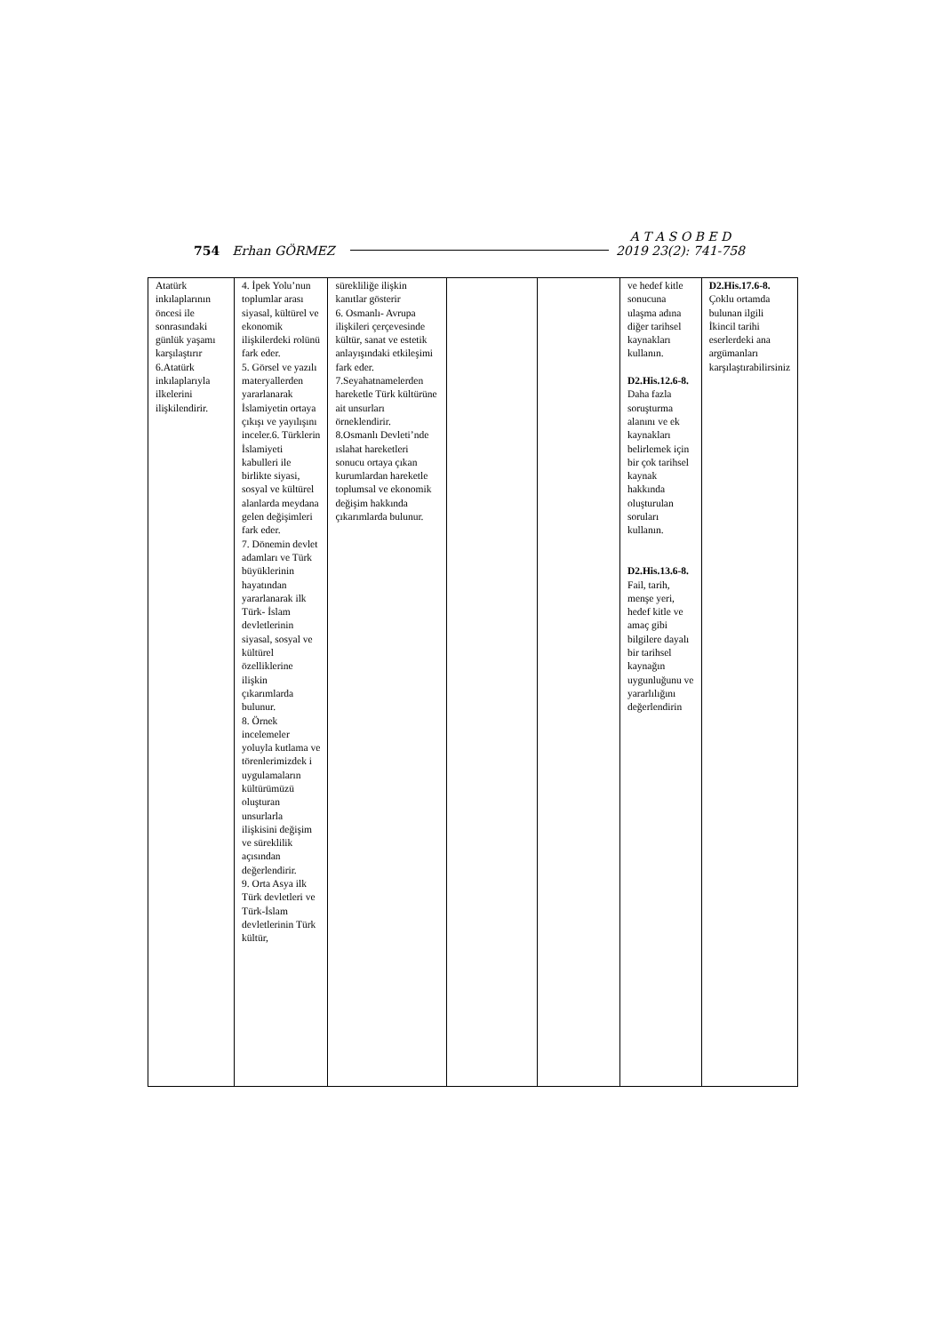754 Erhan GÖRMEZ A T A S O B E D
2019 23(2): 741-758
| Atatürk inkılaplarının öncesi ile sonrasındaki günlük yaşamı karşılaştırır 6.Atatürk inkılaplarıyla ilkelerini ilişkilendirir. | 4. İpek Yolu’nun toplumlar arası siyasal, kültürel ve ekonomik ilişkilerdeki rolünü fark eder. 5. Görsel ve yazılı materyallerden yararlanarak İslamiyetin ortaya çıkışı ve yayılışını inceler.6. Türklerin İslamiyeti kabulleri ile birlikte siyasi, sosyal ve kültürel alanlarda meydana gelen değişimleri fark eder. 7. Dönemin devlet adamları ve Türk büyüklerinin hayatından yararlanarak ilk Türk- İslam devletlerinin siyasal, sosyal ve kültürel özelliklerine ilişkin çıkarımlarda bulunur. 8. Örnek incelemeler yoluyla kutlama ve törenlerimizdek i uygulamaların kültürümüzü oluşturan unsurlarla ilişkisini değişim ve süreklilik açısından değerlendirir. 9. Orta Asya ilk Türk devletleri ve Türk-İslam devletlerinin Türk kültür, | sürekliliğe ilişkin kanıtlar gösterir 6. Osmanlı- Avrupa ilişkileri çerçevesinde kültür, sanat ve estetik anlayışındaki etkileşimi fark eder. 7.Seyahatnamelerden hareketle Türk kültürüne ait unsurları örneklendirir. 8.Osmanlı Devleti’nde ıslahat hareketleri sonucu ortaya çıkan kurumlardan hareketle toplumsal ve ekonomik değişim hakkında çıkarımlarda bulunur. | | | ve hedef kitle sonucuna ulaşma adına diğer tarihsel kaynakları kullanın. D2.His.12.6-8. Daha fazla soruşturma alanını ve ek kaynakları belirlemek için bir çok tarihsel kaynak hakkında oluşturulan soruları kullanın. D2.His.13.6-8. Fail, tarih, menşe yeri, hedef kitle ve amaç gibi bilgilere dayalı bir tarihsel kaynağın uygunluğunu ve yararlılığını değerlendirin | D2.His.17.6-8. Çoklu ortamda bulunan ilgili İkincil tarihi eserlerdeki ana argümanları karşılaştırabilirsiniz |